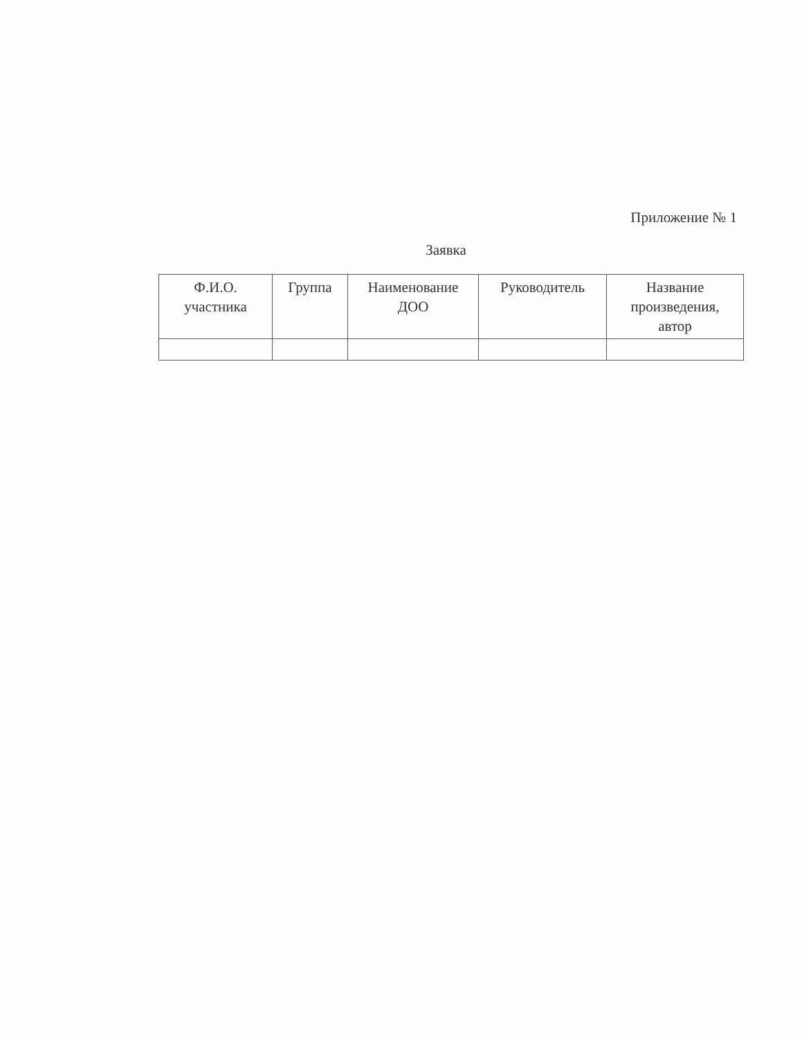Приложение № 1
Заявка
| Ф.И.О. участника | Группа | Наименование ДОО | Руководитель | Название произведения, автор |
| --- | --- | --- | --- | --- |